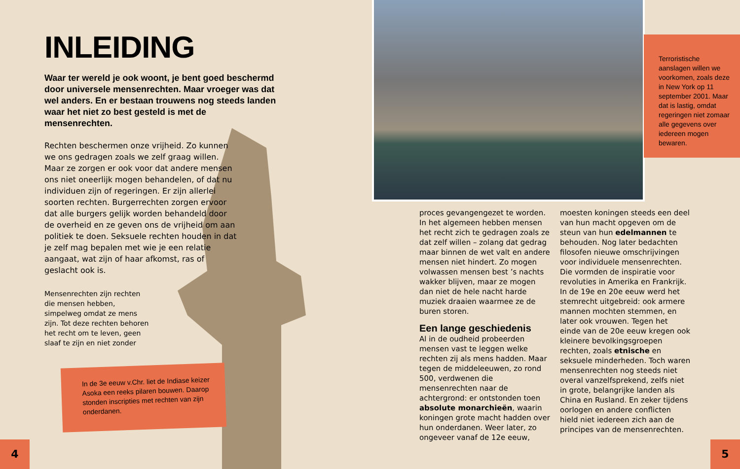INLEIDING
Waar ter wereld je ook woont, je bent goed beschermd door universele mensenrechten. Maar vroeger was dat wel anders. En er bestaan trouwens nog steeds landen waar het niet zo best gesteld is met de mensenrechten.
Rechten beschermen onze vrijheid. Zo kunnen we ons gedragen zoals we zelf graag willen. Maar ze zorgen er ook voor dat andere mensen ons niet oneerlijk mogen behandelen, of dat nu individuen zijn of regeringen. Er zijn allerlei soorten rechten. Burgerrechten zorgen ervoor dat alle burgers gelijk worden behandeld door de overheid en ze geven ons de vrijheid om aan politiek te doen. Seksuele rechten houden in dat je zelf mag bepalen met wie je een relatie aangaat, wat zijn of haar afkomst, ras of geslacht ook is.
Mensenrechten zijn rechten die mensen hebben, simpelweg omdat ze mens zijn. Tot deze rechten behoren het recht om te leven, geen slaaf te zijn en niet zonder
In de 3e eeuw v.Chr. liet de Indiase keizer Asoka een reeks pilaren bouwen. Daarop stonden inscripties met rechten van zijn onderdanen.
4
Terroristische aanslagen willen we voorkomen, zoals deze in New York op 11 september 2001. Maar dat is lastig, omdat regeringen niet zomaar alle gegevens over iedereen mogen bewaren.
proces gevangengezet te worden.
In het algemeen hebben mensen het recht zich te gedragen zoals ze dat zelf willen – zolang dat gedrag maar binnen de wet valt en andere mensen niet hindert. Zo mogen volwassen mensen best ’s nachts wakker blijven, maar ze mogen dan niet de hele nacht harde muziek draaien waarmee ze de buren storen.
Een lange geschiedenis
Al in de oudheid probeerden mensen vast te leggen welke rechten zij als mens hadden. Maar tegen de middeleeuwen, zo rond 500, verdwenen die mensenrechten naar de achtergrond: er ontstonden toen absolute monarchieën, waarin koningen grote macht hadden over hun onderdanen. Weer later, zo ongeveer vanaf de 12e eeuw, moesten koningen steeds een deel van hun macht opgeven om de steun van hun edelmannen te behouden. Nog later bedachten filosofen nieuwe omschrijvingen voor individuele mensenrechten. Die vormden de inspiratie voor revoluties in Amerika en Frankrijk.
In de 19e en 20e eeuw werd het stemrecht uitgebreid: ook armere mannen mochten stemmen, en later ook vrouwen. Tegen het einde van de 20e eeuw kregen ook kleinere bevolkingsgroepen rechten, zoals etnische en seksuele minderheden. Toch waren mensenrechten nog steeds niet overal vanzelfsprekend, zelfs niet in grote, belangrijke landen als China en Rusland. En zeker tijdens oorlogen en andere conflicten hield niet iedereen zich aan de principes van de mensenrechten.
5